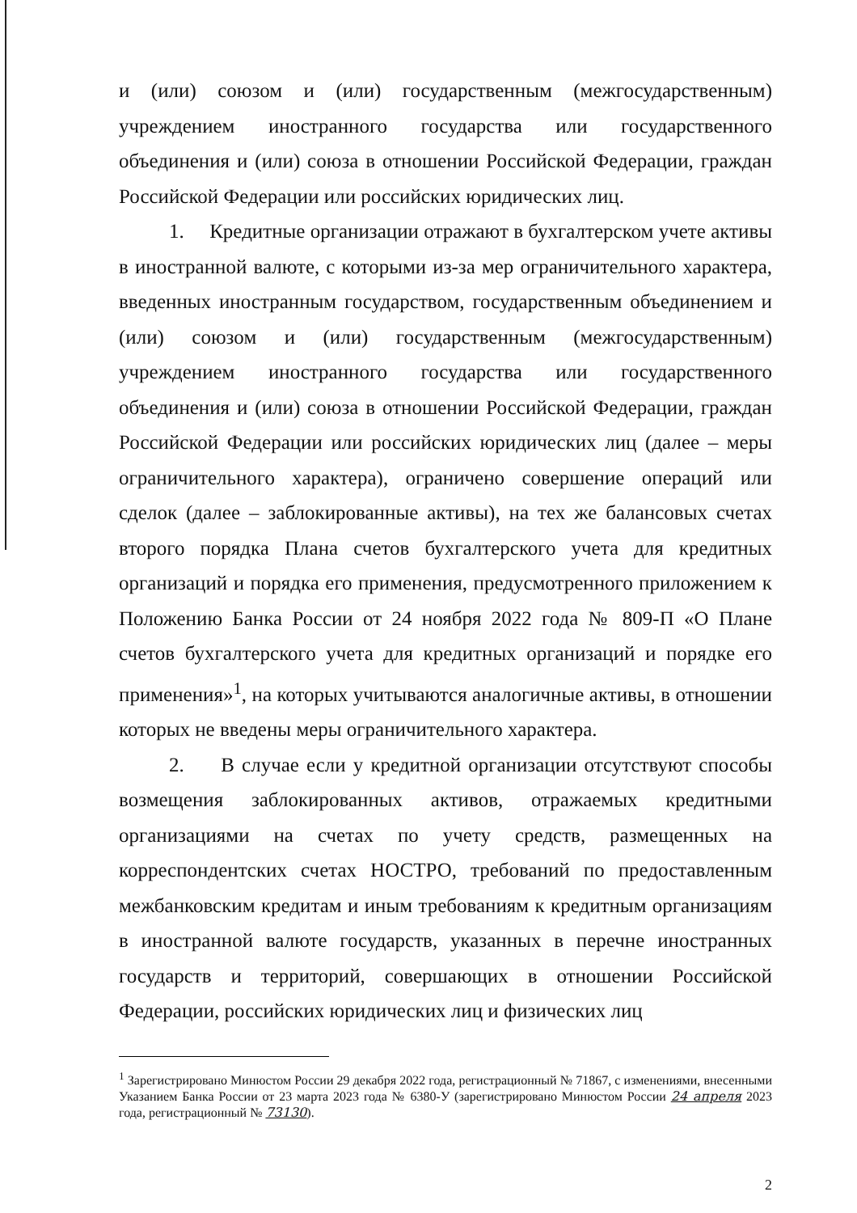и (или) союзом и (или) государственным (межгосударственным) учреждением иностранного государства или государственного объединения и (или) союза в отношении Российской Федерации, граждан Российской Федерации или российских юридических лиц.
1. Кредитные организации отражают в бухгалтерском учете активы в иностранной валюте, с которыми из-за мер ограничительного характера, введенных иностранным государством, государственным объединением и (или) союзом и (или) государственным (межгосударственным) учреждением иностранного государства или государственного объединения и (или) союза в отношении Российской Федерации, граждан Российской Федерации или российских юридических лиц (далее – меры ограничительного характера), ограничено совершение операций или сделок (далее – заблокированные активы), на тех же балансовых счетах второго порядка Плана счетов бухгалтерского учета для кредитных организаций и порядка его применения, предусмотренного приложением к Положению Банка России от 24 ноября 2022 года № 809-П «О Плане счетов бухгалтерского учета для кредитных организаций и порядке его применения»<sup>1</sup>, на которых учитываются аналогичные активы, в отношении которых не введены меры ограничительного характера.
2. В случае если у кредитной организации отсутствуют способы возмещения заблокированных активов, отражаемых кредитными организациями на счетах по учету средств, размещенных на корреспондентских счетах НОСТРО, требований по предоставленным межбанковским кредитам и иным требованиям к кредитным организациям в иностранной валюте государств, указанных в перечне иностранных государств и территорий, совершающих в отношении Российской Федерации, российских юридических лиц и физических лиц
<sup>1</sup> Зарегистрировано Минюстом России 29 декабря 2022 года, регистрационный № 71867, с изменениями, внесенными Указанием Банка России от 23 марта 2023 года № 6380-У (зарегистрировано Минюстом России 24 апреля 2023 года, регистрационный № 73130).
2